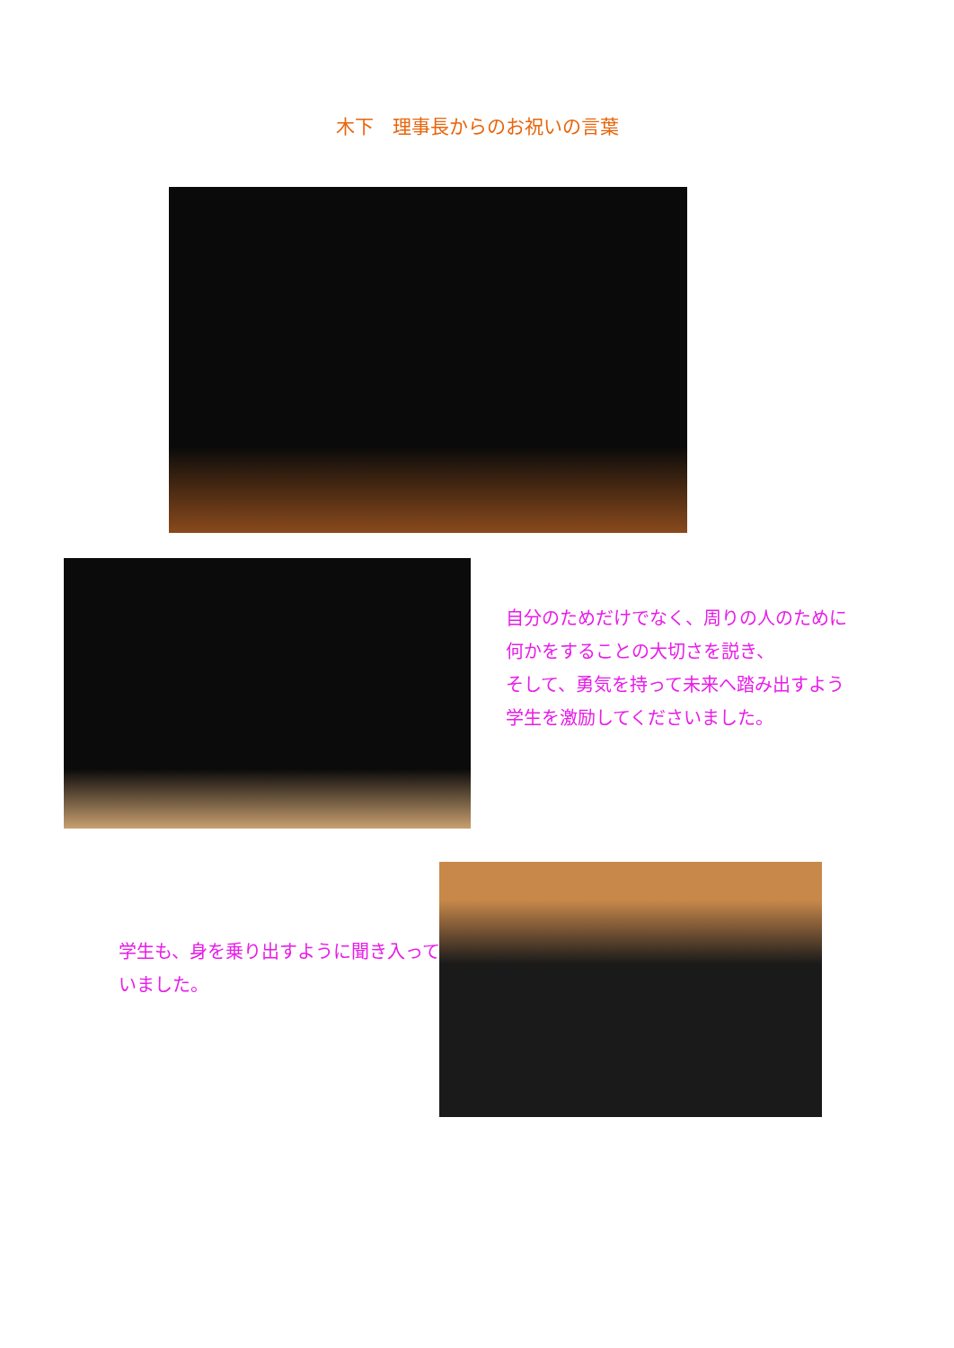木下　理事長からのお祝いの言葉
自分のためだけでなく、周りの人のために
何かをすることの大切さを説き、
そして、勇気を持って未来へ踏み出すよう
学生を激励してくださいました。
学生も、身を乗り出すように聞き入って
いました。